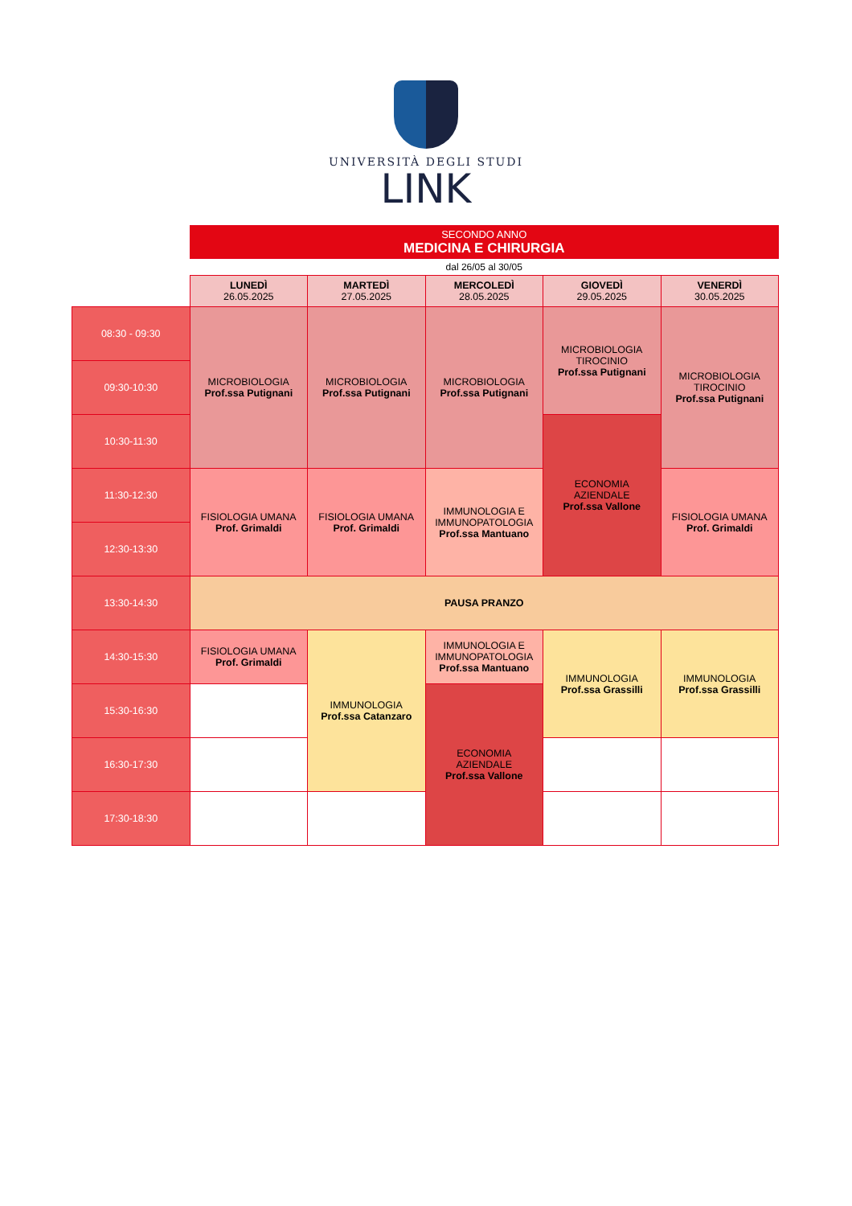UNIVERSITÀ DEGLI STUDI
LINK
| | SECONDO ANNO MEDICINA E CHIRURGIA | | | | |
| | dal 26/05 al 30/05 | | | | |
| | LUNEDÌ 26.05.2025 | MARTEDÌ 27.05.2025 | MERCOLEDÌ 28.05.2025 | GIOVEDÌ 29.05.2025 | VENERDÌ 30.05.2025 |
| 08:30 - 09:30 | MICROBIOLOGIA Prof.ssa Putignani | MICROBIOLOGIA Prof.ssa Putignani | MICROBIOLOGIA Prof.ssa Putignani | MICROBIOLOGIA TIROCINIO Prof.ssa Putignani | MICROBIOLOGIA TIROCINIO Prof.ssa Putignani |
| 09:30-10:30 | | | | | |
| 10:30-11:30 | | | | ECONOMIA AZIENDALE Prof.ssa Vallone | |
| 11:30-12:30 | FISIOLOGIA UMANA Prof. Grimaldi | FISIOLOGIA UMANA Prof. Grimaldi | IMMUNOLOGIA E IMMUNOPATOLOGIA Prof.ssa Mantuano | | FISIOLOGIA UMANA Prof. Grimaldi |
| 12:30-13:30 | | | | | |
| 13:30-14:30 | PAUSA PRANZO | | | | |
| 14:30-15:30 | FISIOLOGIA UMANA Prof. Grimaldi | IMMUNOLOGIA Prof.ssa Catanzaro | IMMUNOLOGIA E IMMUNOPATOLOGIA Prof.ssa Mantuano | IMMUNOLOGIA Prof.ssa Grassilli | IMMUNOLOGIA Prof.ssa Grassilli |
| 15:30-16:30 | | | ECONOMIA AZIENDALE Prof.ssa Vallone | | |
| 16:30-17:30 | | | | | |
| 17:30-18:30 | | | | | |